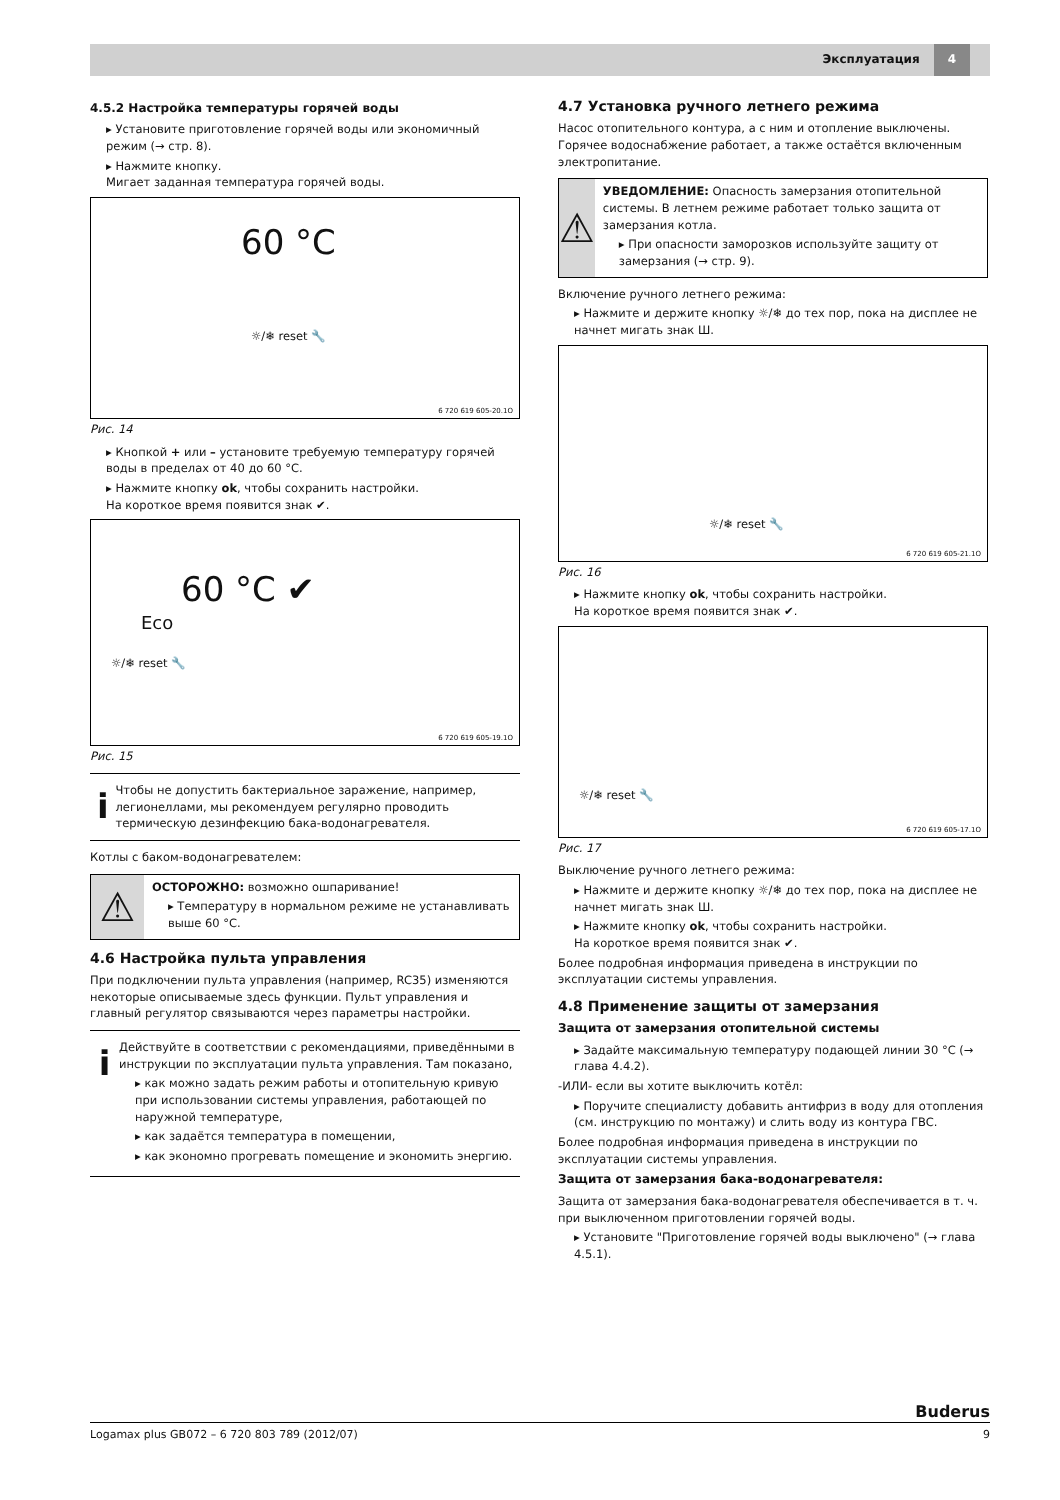Эксплуатация 4
4.5.2 Настройка температуры горячей воды
▸ Установите приготовление горячей воды или экономичный режим (→ стр. 8).
▸ Нажмите кнопку.
Мигает заданная температура горячей воды.
60 °C
☼/❄ reset 🔧
6 720 619 605-20.1O
Рис. 14
▸ Кнопкой + или – установите требуемую температуру горячей воды в пределах от 40 до 60 °C.
▸ Нажмите кнопку ok, чтобы сохранить настройки.
На короткое время появится знак ✔.
60 °C ✔
Eco
☼/❄ reset 🔧
6 720 619 605-19.1O
Рис. 15
i
Чтобы не допустить бактериальное заражение, например, легионеллами, мы рекомендуем регулярно проводить термическую дезинфекцию бака-водонагревателя.
Котлы с баком-водонагревателем:
⚠
ОСТОРОЖНО: возможно ошпаривание!
▸ Температуру в нормальном режиме не устанавливать выше 60 °C.
4.6 Настройка пульта управления
При подключении пульта управления (например, RC35) изменяются некоторые описываемые здесь функции. Пульт управления и главный регулятор связываются через параметры настройки.
i
Действуйте в соответствии с рекомендациями, приведёнными в инструкции по эксплуатации пульта управления. Там показано,
▸ как можно задать режим работы и отопительную кривую при использовании системы управления, работающей по наружной температуре,
▸ как задаётся температура в помещении,
▸ как экономно прогревать помещение и экономить энергию.
4.7 Установка ручного летнего режима
Насос отопительного контура, а с ним и отопление выключены. Горячее водоснабжение работает, а также остаётся включенным электропитание.
⚠
УВЕДОМЛЕНИЕ: Опасность замерзания отопительной системы. В летнем режиме работает только защита от замерзания котла.
▸ При опасности заморозков используйте защиту от замерзания (→ стр. 9).
Включение ручного летнего режима:
▸ Нажмите и держите кнопку ☼/❄ до тех пор, пока на дисплее не начнет мигать знак Ш.
☼/❄ reset 🔧
6 720 619 605-21.1O
Рис. 16
▸ Нажмите кнопку ok, чтобы сохранить настройки.
На короткое время появится знак ✔.
☼/❄ reset 🔧
6 720 619 605-17.1O
Рис. 17
Выключение ручного летнего режима:
▸ Нажмите и держите кнопку ☼/❄ до тех пор, пока на дисплее не начнет мигать знак Ш.
▸ Нажмите кнопку ok, чтобы сохранить настройки.
На короткое время появится знак ✔.
Более подробная информация приведена в инструкции по эксплуатации системы управления.
4.8 Применение защиты от замерзания
Защита от замерзания отопительной системы
▸ Задайте максимальную температуру подающей линии 30 °C (→ глава 4.4.2).
-ИЛИ- если вы хотите выключить котёл:
▸ Поручите специалисту добавить антифриз в воду для отопления (см. инструкцию по монтажу) и слить воду из контура ГВС.
Более подробная информация приведена в инструкции по эксплуатации системы управления.
Защита от замерзания бака-водонагревателя:
Защита от замерзания бака-водонагревателя обеспечивается в т. ч. при выключенном приготовлении горячей воды.
▸ Установите "Приготовление горячей воды выключено" (→ глава 4.5.1).
Buderus
Logamax plus GB072 – 6 720 803 789 (2012/07) 9